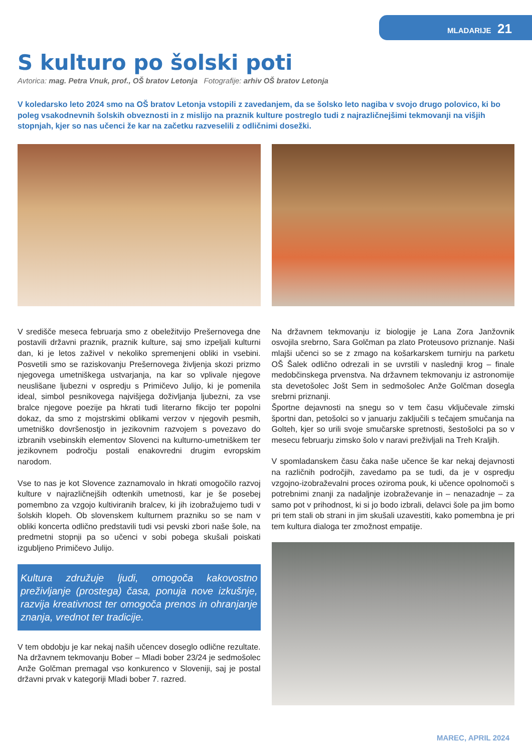MLADARIJE 21
S kulturo po šolski poti
Avtorica: mag. Petra Vnuk, prof., OŠ bratov Letonja Fotografije: arhiv OŠ bratov Letonja
V koledarsko leto 2024 smo na OŠ bratov Letonja vstopili z zavedanjem, da se šolsko leto nagiba v svojo drugo polovico, ki bo poleg vsakodnevnih šolskih obveznosti in z mislijo na praznik kulture postreglo tudi z najrazličnejšimi tekmovanji na višjih stopnjah, kjer so nas učenci že kar na začetku razveselili z odličnimi dosežki.
V središče meseca februarja smo z obeležitvijo Prešernovega dne postavili državni praznik, praznik kulture, saj smo izpeljali kulturni dan, ki je letos zaživel v nekoliko spremenjeni obliki in vsebini. Posvetili smo se raziskovanju Prešernovega življenja skozi prizmo njegovega umetniškega ustvarjanja, na kar so vplivale njegove neuslišane ljubezni v ospredju s Primičevo Julijo, ki je pomenila ideal, simbol pesnikovega najvišjega doživljanja ljubezni, za vse bralce njegove poezije pa hkrati tudi literarno fikcijo ter popolni dokaz, da smo z mojstrskimi oblikami verzov v njegovih pesmih, umetniško dovršenostjo in jezikovnim razvojem s povezavo do izbranih vsebinskih elementov Slovenci na kulturno-umetniškem ter jezikovnem področju postali enakovredni drugim evropskim narodom.
Vse to nas je kot Slovence zaznamovalo in hkrati omogočilo razvoj kulture v najrazličnejših odtenkih umetnosti, kar je še posebej pomembno za vzgojo kultiviranih bralcev, ki jih izobražujemo tudi v šolskih klopeh. Ob slovenskem kulturnem prazniku so se nam v obliki koncerta odlično predstavili tudi vsi pevski zbori naše šole, na predmetni stopnji pa so učenci v sobi pobega skušali poiskati izgubljeno Primičevo Julijo.
Kultura združuje ljudi, omogoča kakovostno preživljanje (prostega) časa, ponuja nove izkušnje, razvija kreativnost ter omogoča prenos in ohranjanje znanja, vrednot ter tradicije.
V tem obdobju je kar nekaj naših učencev doseglo odlične rezultate. Na državnem tekmovanju Bober – Mladi bober 23/24 je sedmošolec Anže Golčman premagal vso konkurenco v Sloveniji, saj je postal državni prvak v kategoriji Mladi bober 7. razred.
Na državnem tekmovanju iz biologije je Lana Zora Janžovnik osvojila srebrno, Sara Golčman pa zlato Proteusovo priznanje. Naši mlajši učenci so se z zmago na košarkarskem turnirju na parketu OŠ Šalek odlično odrezali in se uvrstili v naslednji krog – finale medobčinskega prvenstva. Na državnem tekmovanju iz astronomije sta devetošolec Jošt Sem in sedmošolec Anže Golčman dosegla srebrni priznanji.
Športne dejavnosti na snegu so v tem času vključevale zimski športni dan, petošolci so v januarju zaključili s tečajem smučanja na Golteh, kjer so urili svoje smučarske spretnosti, šestošolci pa so v mesecu februarju zimsko šolo v naravi preživljali na Treh Kraljih.
V spomladanskem času čaka naše učence še kar nekaj dejavnosti na različnih področjih, zavedamo pa se tudi, da je v ospredju vzgojno-izobraževalni proces oziroma pouk, ki učence opolnomoči s potrebnimi znanji za nadaljnje izobraževanje in – nenazadnje – za samo pot v prihodnost, ki si jo bodo izbrali, delavci šole pa jim bomo pri tem stali ob strani in jim skušali uzavestiti, kako pomembna je pri tem kultura dialoga ter zmožnost empatije.
MAREC, APRIL 2024